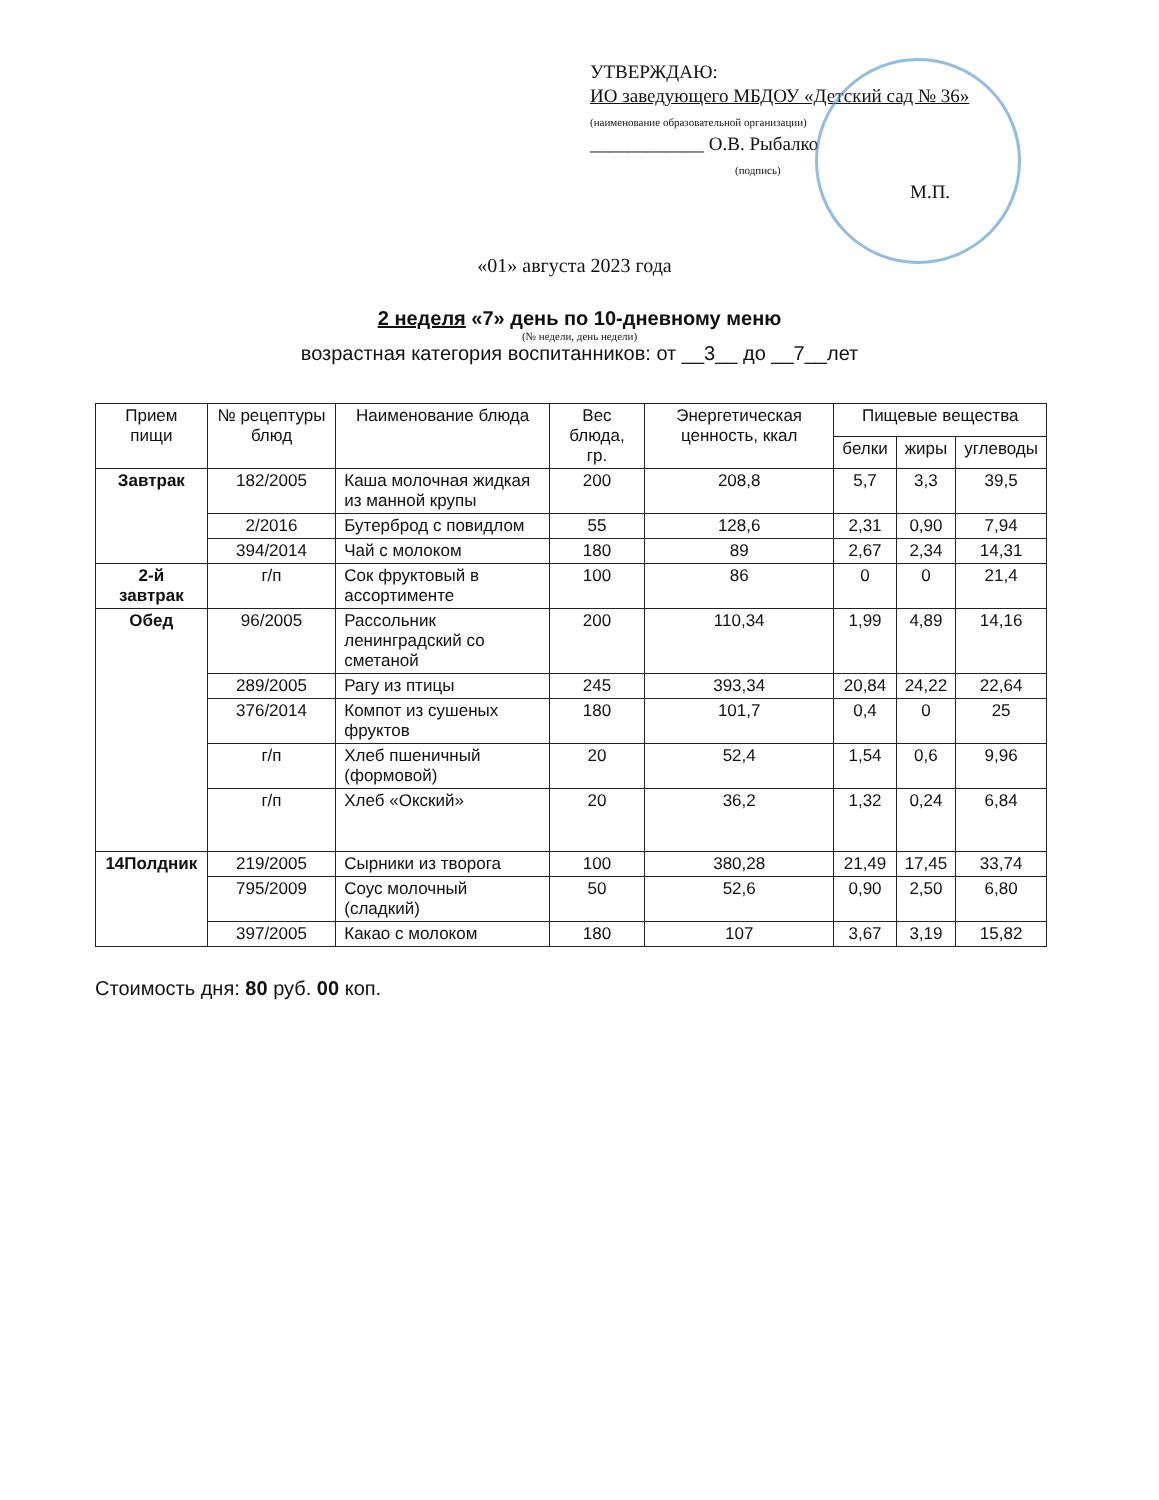УТВЕРЖДАЮ:
ИО заведующего МБДОУ «Детский сад № 36»
(наименование образовательной организации)
____________ О.В. Рыбалко
(подпись)
М.П.
«01» августа 2023 года
2 неделя «7» день по 10-дневному меню
(№ недели, день недели)
возрастная категория воспитанников: от __3__ до __7__лет
| Прием пищи | № рецептуры блюд | Наименование блюда | Вес блюда, гр. | Энергетическая ценность, ккал | Пищевые вещества | | |
| --- | --- | --- | --- | --- | --- | --- | --- |
| | | | | | белки | жиры | углеводы |
| Завтрак | 182/2005 | Каша молочная жидкая из манной крупы | 200 | 208,8 | 5,7 | 3,3 | 39,5 |
| | 2/2016 | Бутерброд с повидлом | 55 | 128,6 | 2,31 | 0,90 | 7,94 |
| | 394/2014 | Чай с молоком | 180 | 89 | 2,67 | 2,34 | 14,31 |
| 2-й завтрак | г/п | Сок фруктовый в ассортименте | 100 | 86 | 0 | 0 | 21,4 |
| Обед | 96/2005 | Рассольник ленинградский со сметаной | 200 | 110,34 | 1,99 | 4,89 | 14,16 |
| | 289/2005 | Рагу из птицы | 245 | 393,34 | 20,84 | 24,22 | 22,64 |
| | 376/2014 | Компот из сушеных фруктов | 180 | 101,7 | 0,4 | 0 | 25 |
| | г/п | Хлеб пшеничный (формовой) | 20 | 52,4 | 1,54 | 0,6 | 9,96 |
| | г/п | Хлеб «Окский» | 20 | 36,2 | 1,32 | 0,24 | 6,84 |
| 14Полдник | 219/2005 | Сырники из творога | 100 | 380,28 | 21,49 | 17,45 | 33,74 |
| | 795/2009 | Соус молочный (сладкий) | 50 | 52,6 | 0,90 | 2,50 | 6,80 |
| | 397/2005 | Какао с молоком | 180 | 107 | 3,67 | 3,19 | 15,82 |
Стоимость дня: 80 руб. 00 коп.